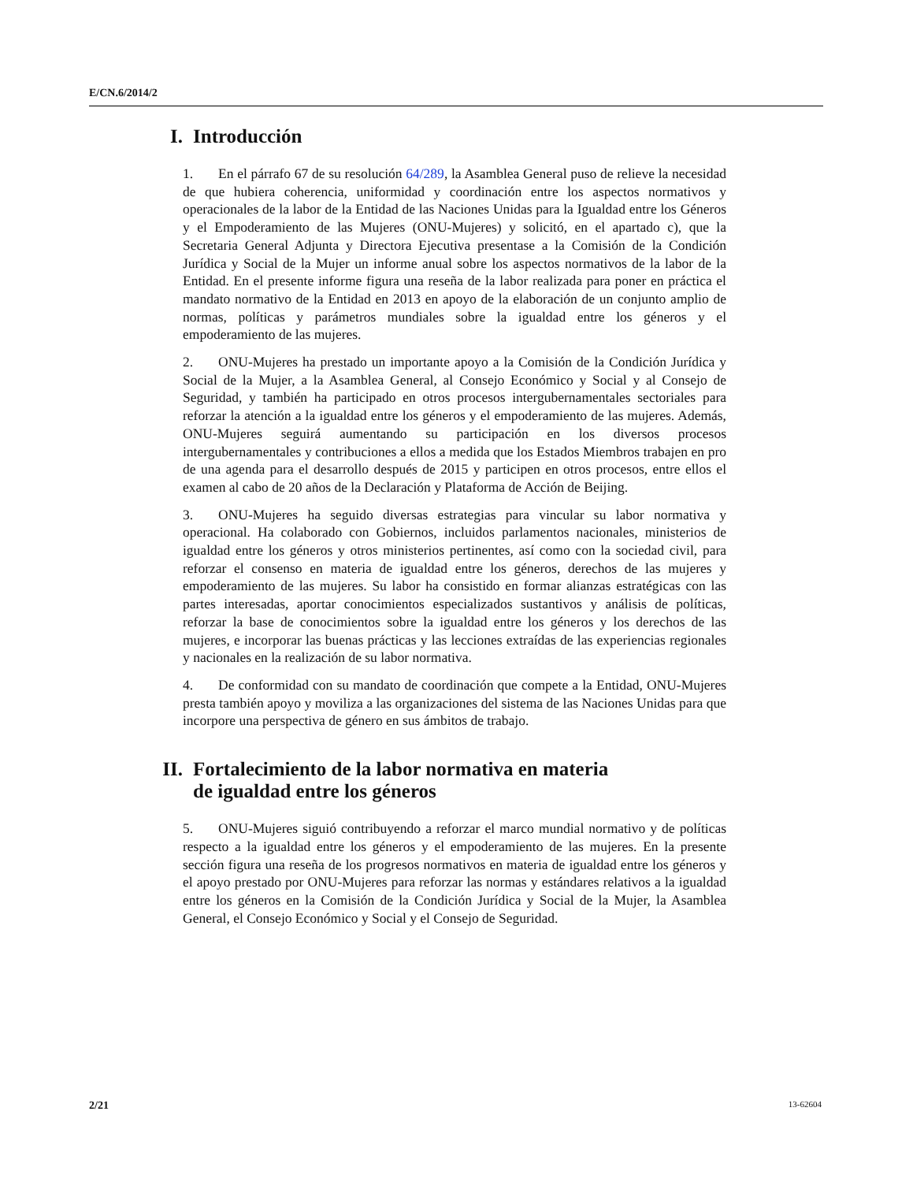E/CN.6/2014/2
I. Introducción
1. En el párrafo 67 de su resolución 64/289, la Asamblea General puso de relieve la necesidad de que hubiera coherencia, uniformidad y coordinación entre los aspectos normativos y operacionales de la labor de la Entidad de las Naciones Unidas para la Igualdad entre los Géneros y el Empoderamiento de las Mujeres (ONU-Mujeres) y solicitó, en el apartado c), que la Secretaria General Adjunta y Directora Ejecutiva presentase a la Comisión de la Condición Jurídica y Social de la Mujer un informe anual sobre los aspectos normativos de la labor de la Entidad. En el presente informe figura una reseña de la labor realizada para poner en práctica el mandato normativo de la Entidad en 2013 en apoyo de la elaboración de un conjunto amplio de normas, políticas y parámetros mundiales sobre la igualdad entre los géneros y el empoderamiento de las mujeres.
2. ONU-Mujeres ha prestado un importante apoyo a la Comisión de la Condición Jurídica y Social de la Mujer, a la Asamblea General, al Consejo Económico y Social y al Consejo de Seguridad, y también ha participado en otros procesos intergubernamentales sectoriales para reforzar la atención a la igualdad entre los géneros y el empoderamiento de las mujeres. Además, ONU-Mujeres seguirá aumentando su participación en los diversos procesos intergubernamentales y contribuciones a ellos a medida que los Estados Miembros trabajen en pro de una agenda para el desarrollo después de 2015 y participen en otros procesos, entre ellos el examen al cabo de 20 años de la Declaración y Plataforma de Acción de Beijing.
3. ONU-Mujeres ha seguido diversas estrategias para vincular su labor normativa y operacional. Ha colaborado con Gobiernos, incluidos parlamentos nacionales, ministerios de igualdad entre los géneros y otros ministerios pertinentes, así como con la sociedad civil, para reforzar el consenso en materia de igualdad entre los géneros, derechos de las mujeres y empoderamiento de las mujeres. Su labor ha consistido en formar alianzas estratégicas con las partes interesadas, aportar conocimientos especializados sustantivos y análisis de políticas, reforzar la base de conocimientos sobre la igualdad entre los géneros y los derechos de las mujeres, e incorporar las buenas prácticas y las lecciones extraídas de las experiencias regionales y nacionales en la realización de su labor normativa.
4. De conformidad con su mandato de coordinación que compete a la Entidad, ONU-Mujeres presta también apoyo y moviliza a las organizaciones del sistema de las Naciones Unidas para que incorpore una perspectiva de género en sus ámbitos de trabajo.
II. Fortalecimiento de la labor normativa en materia
de igualdad entre los géneros
5. ONU-Mujeres siguió contribuyendo a reforzar el marco mundial normativo y de políticas respecto a la igualdad entre los géneros y el empoderamiento de las mujeres. En la presente sección figura una reseña de los progresos normativos en materia de igualdad entre los géneros y el apoyo prestado por ONU-Mujeres para reforzar las normas y estándares relativos a la igualdad entre los géneros en la Comisión de la Condición Jurídica y Social de la Mujer, la Asamblea General, el Consejo Económico y Social y el Consejo de Seguridad.
2/21 13-62604